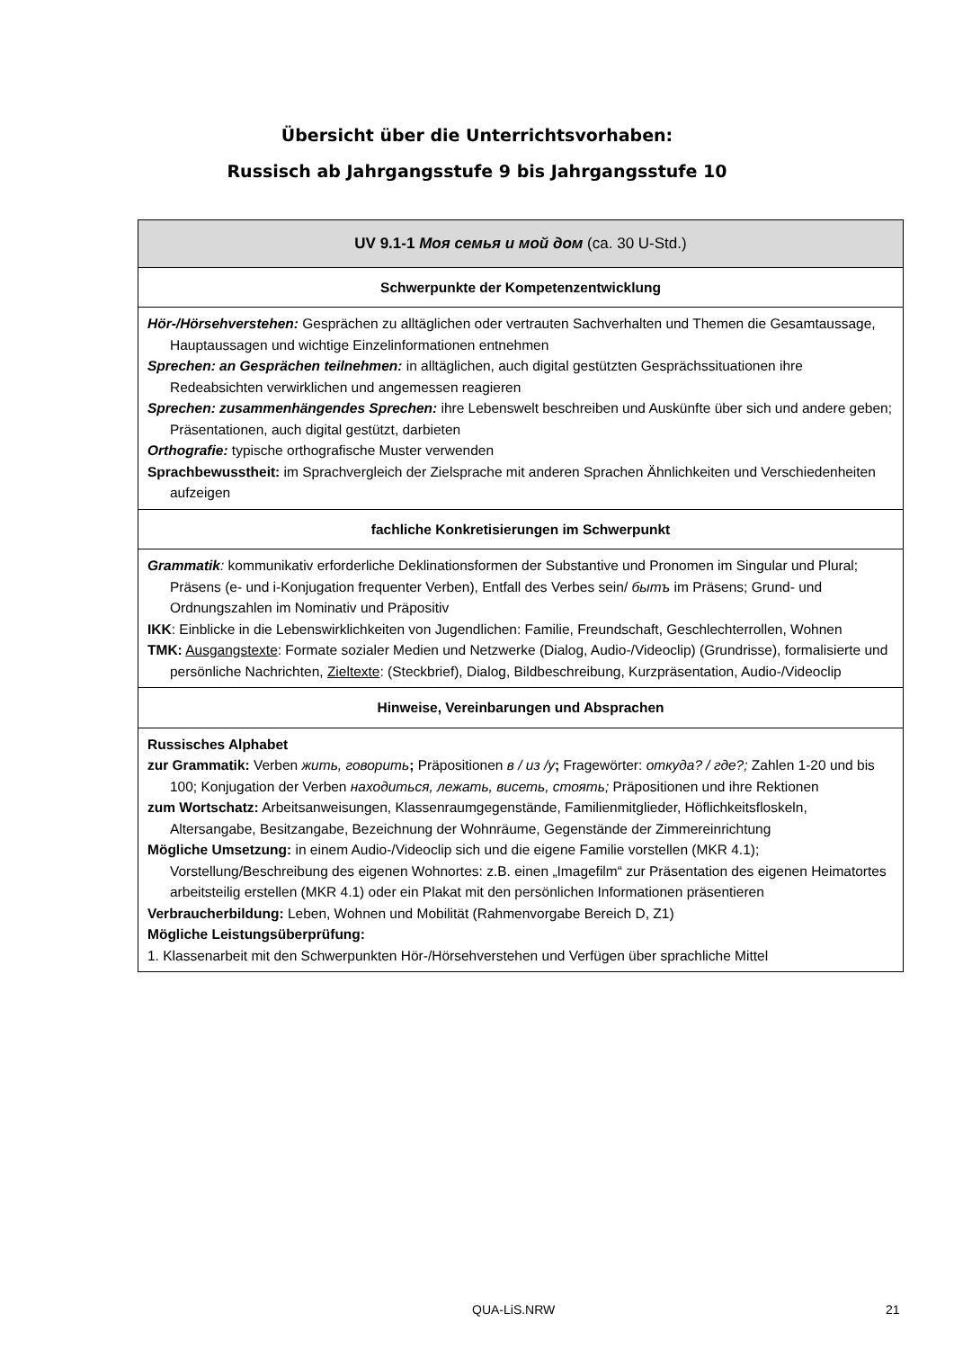Übersicht über die Unterrichtsvorhaben:
Russisch ab Jahrgangsstufe 9 bis Jahrgangsstufe 10
| UV 9.1-1 Моя семья и мой дом (ca. 30 U-Std.) |
| Schwerpunkte der Kompetenzentwicklung |
| Hör-/Hörsehverstehen: Gesprächen zu alltäglichen oder vertrauten Sachverhalten und Themen die Gesamtaussage, Hauptaussagen und wichtige Einzelinformationen entnehmen Sprechen: an Gesprächen teilnehmen: in alltäglichen, auch digital gestützten Gesprächssituationen ihre Redeabsichten verwirklichen und angemessen reagieren Sprechen: zusammenhängendes Sprechen: ihre Lebenswelt beschreiben und Auskünfte über sich und andere geben; Präsentationen, auch digital gestützt, darbieten Orthografie: typische orthografische Muster verwenden Sprachbewusstheit: im Sprachvergleich der Zielsprache mit anderen Sprachen Ähnlichkeiten und Verschiedenheiten aufzeigen |
| fachliche Konkretisierungen im Schwerpunkt |
| Grammatik : kommunikativ erforderliche Deklinationsformen der Substantive und Pronomen im Singular und Plural; Präsens (e- und i-Konjugation frequenter Verben), Entfall des Verbes sein/ бытъ im Präsens; Grund- und Ordnungszahlen im Nominativ und Präpositiv IKK : Einblicke in die Lebenswirklichkeiten von Jugendlichen: Familie, Freundschaft, Geschlechterrollen, Wohnen TMK: Ausgangstexte : Formate sozialer Medien und Netzwerke (Dialog, Audio-/Videoclip) (Grundrisse), formalisierte und persönliche Nachrichten, Zieltexte : (Steckbrief), Dialog, Bildbeschreibung, Kurzpräsentation, Audio-/Videoclip |
| Hinweise, Vereinbarungen und Absprachen |
| Russisches Alphabet zur Grammatik: Verben жить, говорить ; Präpositionen в / из /у ; Fragewörter: откуда? / где?; Zahlen 1-20 und bis 100; Konjugation der Verben находиться, лежать, висеть, стоять; Präpositionen und ihre Rektionen zum Wortschatz: Arbeitsanweisungen, Klassenraumgegenstände, Familienmitglieder, Höflichkeitsfloskeln, Altersangabe, Besitzangabe, Bezeichnung der Wohnräume, Gegenstände der Zimmereinrichtung Mögliche Umsetzung: in einem Audio-/Videoclip sich und die eigene Familie vorstellen (MKR 4.1); Vorstellung/Beschreibung des eigenen Wohnortes: z.B. einen „Imagefilm“ zur Präsentation des eigenen Heimatortes arbeitsteilig erstellen (MKR 4.1) oder ein Plakat mit den persönlichen Informationen präsentieren Verbraucherbildung: Leben, Wohnen und Mobilität (Rahmenvorgabe Bereich D, Z1) Mögliche Leistungsüberprüfung: 1. Klassenarbeit mit den Schwerpunkten Hör-/Hörsehverstehen und Verfügen über sprachliche Mittel |
QUA-LiS.NRW 21